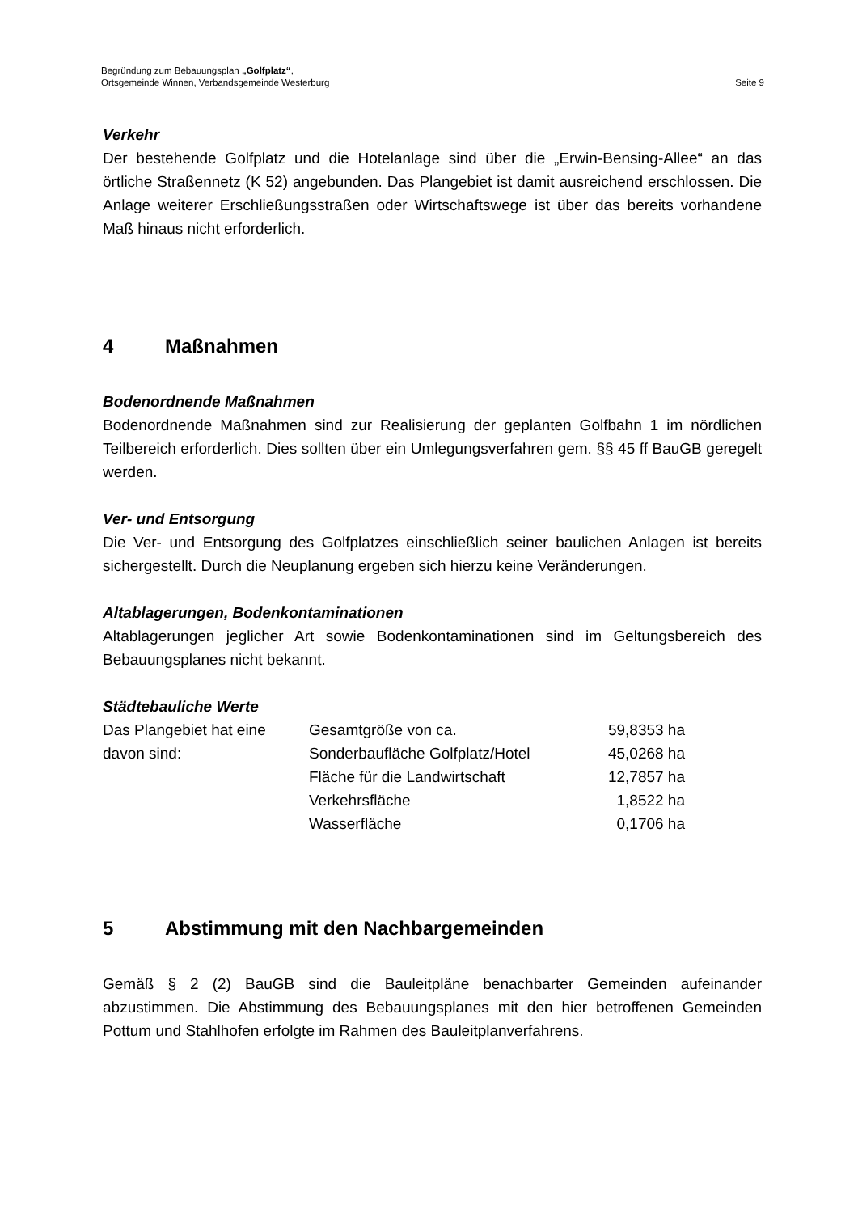Begründung zum Bebauungsplan „Golfplatz“,
Ortsgemeinde Winnen, Verbandsgemeinde Westerburg Seite 9
Verkehr
Der bestehende Golfplatz und die Hotelanlage sind über die „Erwin-Bensing-Allee“ an das örtliche Straßennetz (K 52) angebunden. Das Plangebiet ist damit ausreichend erschlossen. Die Anlage weiterer Erschließungsstraßen oder Wirtschaftswege ist über das bereits vorhandene Maß hinaus nicht erforderlich.
4 Maßnahmen
Bodenordnende Maßnahmen
Bodenordnende Maßnahmen sind zur Realisierung der geplanten Golfbahn 1 im nördlichen Teilbereich erforderlich. Dies sollten über ein Umlegungsverfahren gem. §§ 45 ff BauGB geregelt werden.
Ver- und Entsorgung
Die Ver- und Entsorgung des Golfplatzes einschließlich seiner baulichen Anlagen ist bereits sichergestellt. Durch die Neuplanung ergeben sich hierzu keine Veränderungen.
Altablagerungen, Bodenkontaminationen
Altablagerungen jeglicher Art sowie Bodenkontaminationen sind im Geltungsbereich des Bebauungsplanes nicht bekannt.
Städtebauliche Werte
| Das Plangebiet hat eine | Gesamtgröße von ca. | 59,8353 ha |
| davon sind: | Sonderbaufläche Golfplatz/Hotel | 45,0268 ha |
| | Fläche für die Landwirtschaft | 12,7857 ha |
| | Verkehrsfläche | 1,8522 ha |
| | Wasserfläche | 0,1706 ha |
5 Abstimmung mit den Nachbargemeinden
Gemäß § 2 (2) BauGB sind die Bauleitpläne benachbarter Gemeinden aufeinander abzustimmen. Die Abstimmung des Bebauungsplanes mit den hier betroffenen Gemeinden Pottum und Stahlhofen erfolgte im Rahmen des Bauleitplanverfahrens.